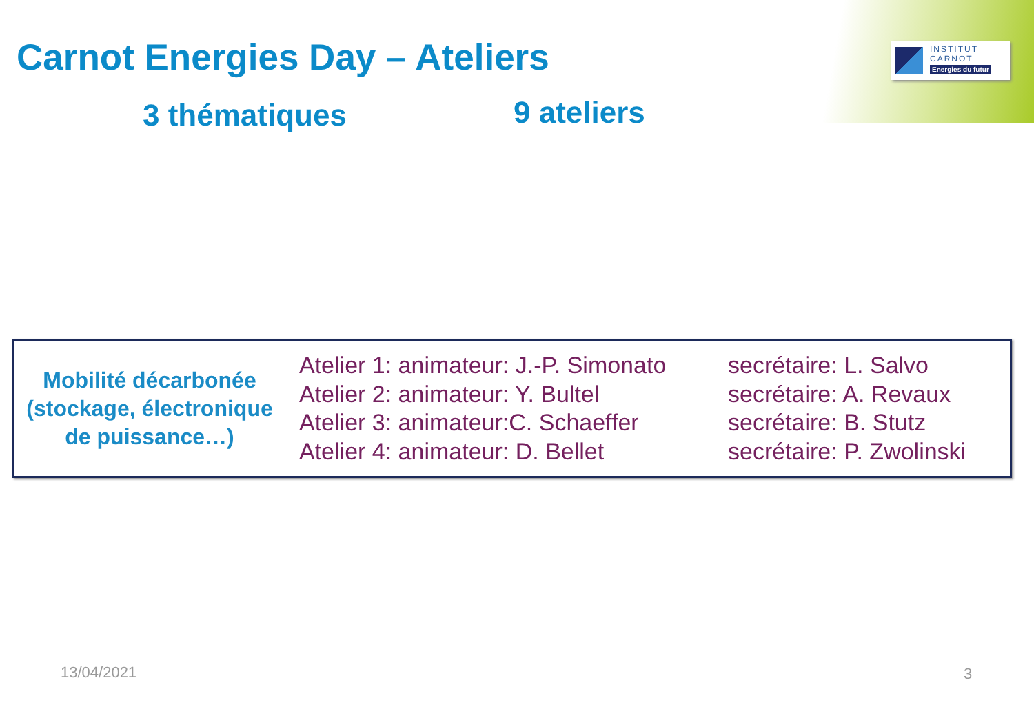INSTITUT
CARNOT
Energies du futur
Carnot Energies Day – Ateliers
3 thématiques 9 ateliers
Mobilité décarbonée (stockage, électronique de puissance…)
Atelier 1: animateur: J.-P. Simonato
Atelier 2: animateur: Y. Bultel
Atelier 3: animateur:C. Schaeffer
Atelier 4: animateur: D. Bellet
secrétaire: L. Salvo
secrétaire: A. Revaux
secrétaire: B. Stutz
secrétaire: P. Zwolinski
13/04/2021 3